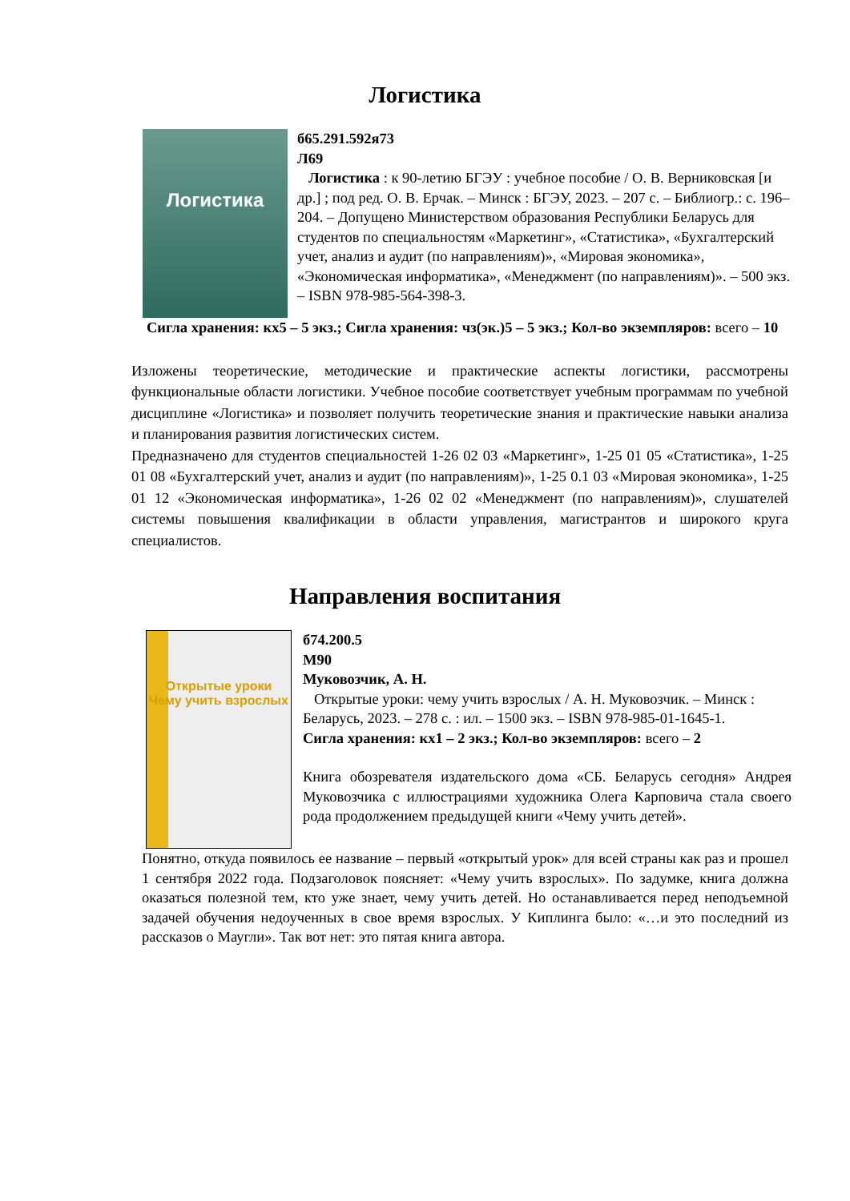Логистика
Логистика
б65.291.592я73
Л69
Логистика : к 90-летию БГЭУ : учебное пособие / О. В. Верниковская [и др.] ; под ред. О. В. Ерчак. – Минск : БГЭУ, 2023. – 207 с. – Библиогр.: с. 196–204. – Допущено Министерством образования Республики Беларусь для студентов по специальностям «Маркетинг», «Статистика», «Бухгалтерский учет, анализ и аудит (по направлениям)», «Мировая экономика», «Экономическая информатика», «Менеджмент (по направлениям)». – 500 экз. – ISBN 978-985-564-398-3.
Сигла хранения: кх5 – 5 экз.; Сигла хранения: чз(эк.)5 – 5 экз.; Кол-во экземпляров: всего – 10
Изложены теоретические, методические и практические аспекты логистики, рассмотрены функциональные области логистики. Учебное пособие соответствует учебным программам по учебной дисциплине «Логистика» и позволяет получить теоретические знания и практические навыки анализа и планирования развития логистических систем.
Предназначено для студентов специальностей 1-26 02 03 «Маркетинг», 1-25 01 05 «Статистика», 1-25 01 08 «Бухгалтерский учет, анализ и аудит (по направлениям)», 1-25 0.1 03 «Мировая экономика», 1-25 01 12 «Экономическая информатика», 1-26 02 02 «Менеджмент (по направлениям)», слушателей системы повышения квалификации в области управления, магистрантов и широкого круга специалистов.
Направления воспитания
Открытые уроки
Чему учить взрослых
б74.200.5
М90
Муковозчик, А. Н.
Открытые уроки: чему учить взрослых / А. Н. Муковозчик. – Минск : Беларусь, 2023. – 278 с. : ил. – 1500 экз. – ISBN 978-985-01-1645-1.
Сигла хранения: кх1 – 2 экз.; Кол-во экземпляров: всего – 2
Книга обозревателя издательского дома «СБ. Беларусь сегодня» Андрея Муковозчика с иллюстрациями художника Олега Карповича стала своего рода продолжением предыдущей книги «Чему учить детей».
Понятно, откуда появилось ее название – первый «открытый урок» для всей страны как раз и прошел 1 сентября 2022 года. Подзаголовок поясняет: «Чему учить взрослых». По задумке, книга должна оказаться полезной тем, кто уже знает, чему учить детей. Но останавливается перед неподъемной задачей обучения недоученных в свое время взрослых. У Киплинга было: «…и это последний из рассказов о Маугли». Так вот нет: это пятая книга автора.